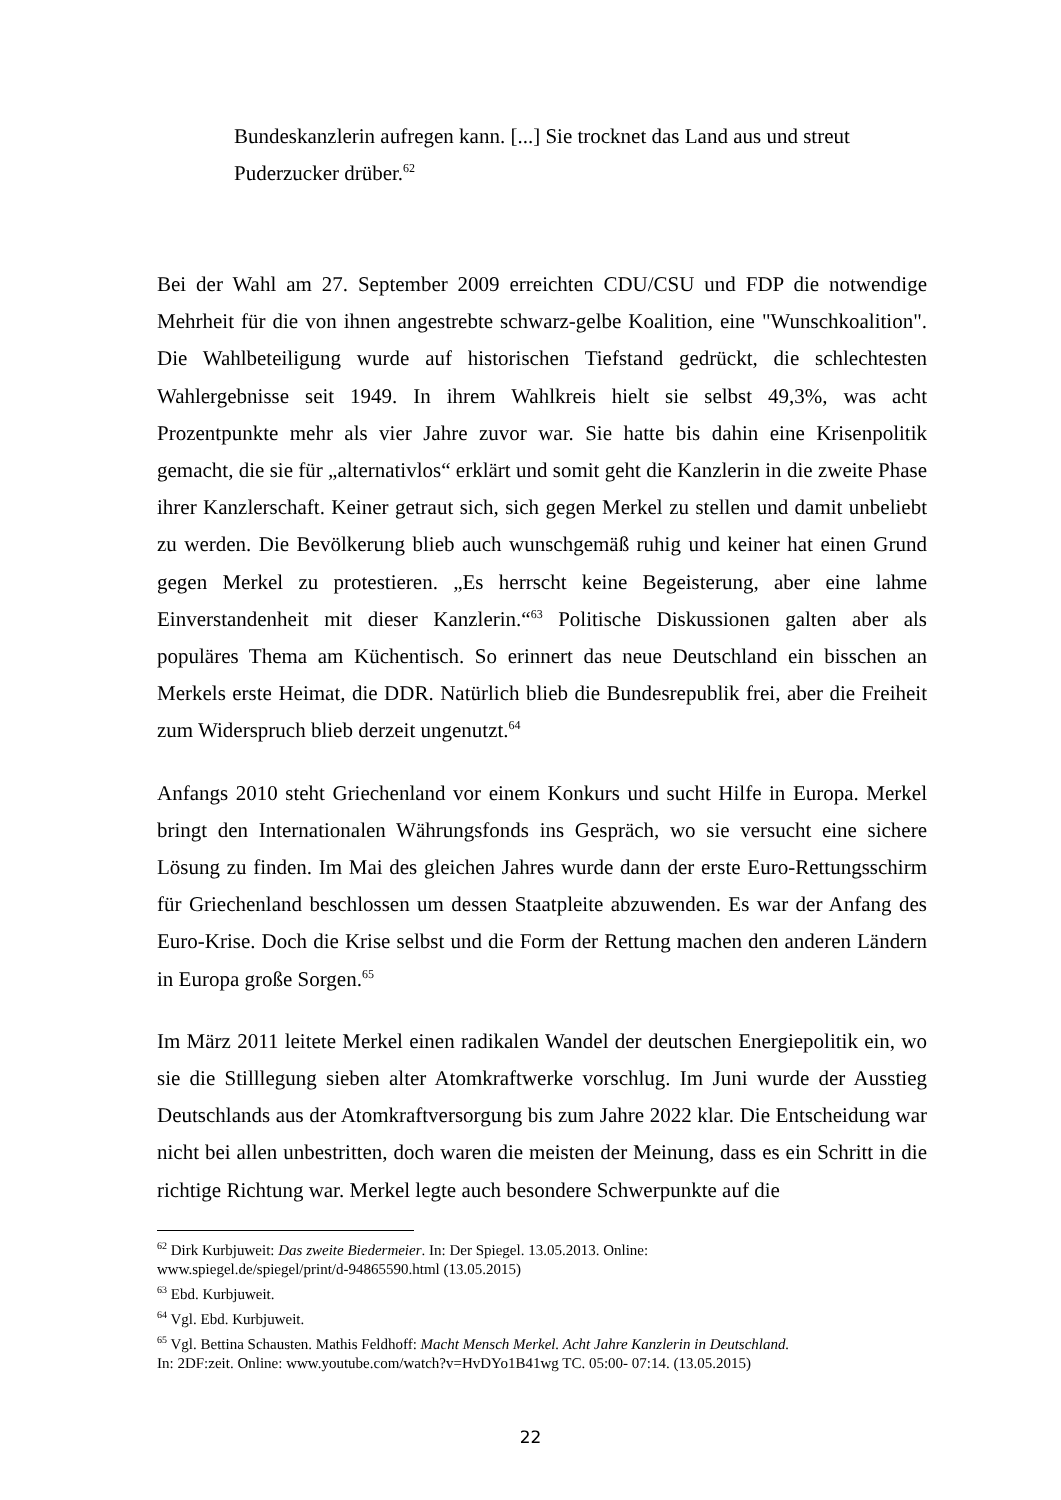Bundeskanzlerin aufregen kann. [...] Sie trocknet das Land aus und streut
Puderzucker drüber.<sup>62</sup>
Bei der Wahl am 27. September 2009 erreichten CDU/CSU und FDP die notwendige Mehrheit für die von ihnen angestrebte schwarz-gelbe Koalition, eine "Wunschkoalition". Die Wahlbeteiligung wurde auf historischen Tiefstand gedrückt, die schlechtesten Wahlergebnisse seit 1949. In ihrem Wahlkreis hielt sie selbst 49,3%, was acht Prozentpunkte mehr als vier Jahre zuvor war. Sie hatte bis dahin eine Krisenpolitik gemacht, die sie für „alternativlos“ erklärt und somit geht die Kanzlerin in die zweite Phase ihrer Kanzlerschaft. Keiner getraut sich, sich gegen Merkel zu stellen und damit unbeliebt zu werden. Die Bevölkerung blieb auch wunschgemäß ruhig und keiner hat einen Grund gegen Merkel zu protestieren. „Es herrscht keine Begeisterung, aber eine lahme Einverstandenheit mit dieser Kanzlerin.“<sup>63</sup> Politische Diskussionen galten aber als populäres Thema am Küchentisch. So erinnert das neue Deutschland ein bisschen an Merkels erste Heimat, die DDR. Natürlich blieb die Bundesrepublik frei, aber die Freiheit zum Widerspruch blieb derzeit ungenutzt.<sup>64</sup>
Anfangs 2010 steht Griechenland vor einem Konkurs und sucht Hilfe in Europa. Merkel bringt den Internationalen Währungsfonds ins Gespräch, wo sie versucht eine sichere Lösung zu finden. Im Mai des gleichen Jahres wurde dann der erste Euro-Rettungsschirm für Griechenland beschlossen um dessen Staatpleite abzuwenden. Es war der Anfang des Euro-Krise. Doch die Krise selbst und die Form der Rettung machen den anderen Ländern in Europa große Sorgen.<sup>65</sup>
Im März 2011 leitete Merkel einen radikalen Wandel der deutschen Energiepolitik ein, wo sie die Stilllegung sieben alter Atomkraftwerke vorschlug. Im Juni wurde der Ausstieg Deutschlands aus der Atomkraftversorgung bis zum Jahre 2022 klar. Die Entscheidung war nicht bei allen unbestritten, doch waren die meisten der Meinung, dass es ein Schritt in die richtige Richtung war. Merkel legte auch besondere Schwerpunkte auf die
<sup>62</sup> Dirk Kurbjuweit: Das zweite Biedermeier. In: Der Spiegel. 13.05.2013. Online:
www.spiegel.de/spiegel/print/d-94865590.html (13.05.2015)
<sup>63</sup> Ebd. Kurbjuweit.
<sup>64</sup> Vgl. Ebd. Kurbjuweit.
<sup>65</sup> Vgl. Bettina Schausten. Mathis Feldhoff: Macht Mensch Merkel. Acht Jahre Kanzlerin in Deutschland.
In: 2DF:zeit. Online: www.youtube.com/watch?v=HvDYo1B41wg TC. 05:00- 07:14. (13.05.2015)
22